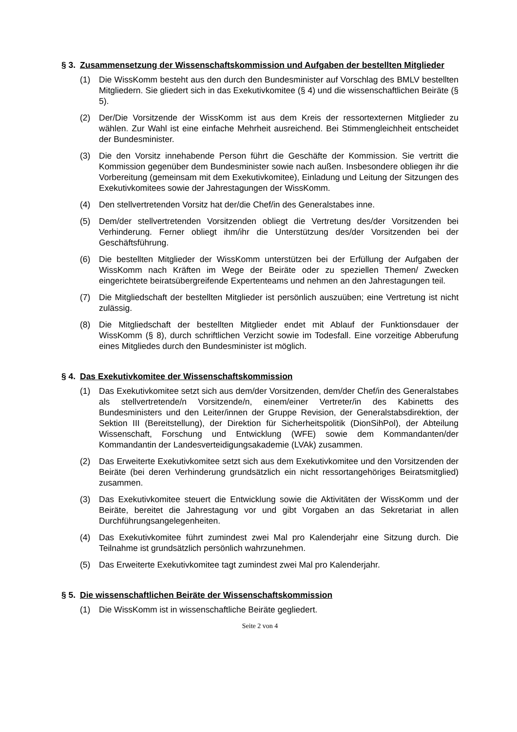§ 3. Zusammensetzung der Wissenschaftskommission und Aufgaben der bestellten Mitglieder
(1) Die WissKomm besteht aus den durch den Bundesminister auf Vorschlag des BMLV bestellten Mitgliedern. Sie gliedert sich in das Exekutivkomitee (§ 4) und die wissenschaftlichen Beiräte (§ 5).
(2) Der/Die Vorsitzende der WissKomm ist aus dem Kreis der ressortexternen Mitglieder zu wählen. Zur Wahl ist eine einfache Mehrheit ausreichend. Bei Stimmengleichheit entscheidet der Bundesminister.
(3) Die den Vorsitz innehabende Person führt die Geschäfte der Kommission. Sie vertritt die Kommission gegenüber dem Bundesminister sowie nach außen. Insbesondere obliegen ihr die Vorbereitung (gemeinsam mit dem Exekutivkomitee), Einladung und Leitung der Sitzungen des Exekutivkomitees sowie der Jahrestagungen der WissKomm.
(4) Den stellvertretenden Vorsitz hat der/die Chef/in des Generalstabes inne.
(5) Dem/der stellvertretenden Vorsitzenden obliegt die Vertretung des/der Vorsitzenden bei Verhinderung. Ferner obliegt ihm/ihr die Unterstützung des/der Vorsitzenden bei der Geschäftsführung.
(6) Die bestellten Mitglieder der WissKomm unterstützen bei der Erfüllung der Aufgaben der WissKomm nach Kräften im Wege der Beiräte oder zu speziellen Themen/ Zwecken eingerichtete beiratsübergreifende Expertenteams und nehmen an den Jahrestagungen teil.
(7) Die Mitgliedschaft der bestellten Mitglieder ist persönlich auszuüben; eine Vertretung ist nicht zulässig.
(8) Die Mitgliedschaft der bestellten Mitglieder endet mit Ablauf der Funktionsdauer der WissKomm (§ 8), durch schriftlichen Verzicht sowie im Todesfall. Eine vorzeitige Abberufung eines Mitgliedes durch den Bundesminister ist möglich.
§ 4. Das Exekutivkomitee der Wissenschaftskommission
(1) Das Exekutivkomitee setzt sich aus dem/der Vorsitzenden, dem/der Chef/in des Generalstabes als stellvertretende/n Vorsitzende/n, einem/einer Vertreter/in des Kabinetts des Bundesministers und den Leiter/innen der Gruppe Revision, der Generalstabsdirektion, der Sektion III (Bereitstellung), der Direktion für Sicherheitspolitik (DionSihPol), der Abteilung Wissenschaft, Forschung und Entwicklung (WFE) sowie dem Kommandanten/der Kommandantin der Landesverteidigungsakademie (LVAk) zusammen.
(2) Das Erweiterte Exekutivkomitee setzt sich aus dem Exekutivkomitee und den Vorsitzenden der Beiräte (bei deren Verhinderung grundsätzlich ein nicht ressortangehöriges Beiratsmitglied) zusammen.
(3) Das Exekutivkomitee steuert die Entwicklung sowie die Aktivitäten der WissKomm und der Beiräte, bereitet die Jahrestagung vor und gibt Vorgaben an das Sekretariat in allen Durchführungsangelegenheiten.
(4) Das Exekutivkomitee führt zumindest zwei Mal pro Kalenderjahr eine Sitzung durch. Die Teilnahme ist grundsätzlich persönlich wahrzunehmen.
(5) Das Erweiterte Exekutivkomitee tagt zumindest zwei Mal pro Kalenderjahr.
§ 5. Die wissenschaftlichen Beiräte der Wissenschaftskommission
(1) Die WissKomm ist in wissenschaftliche Beiräte gegliedert.
Seite 2 von 4